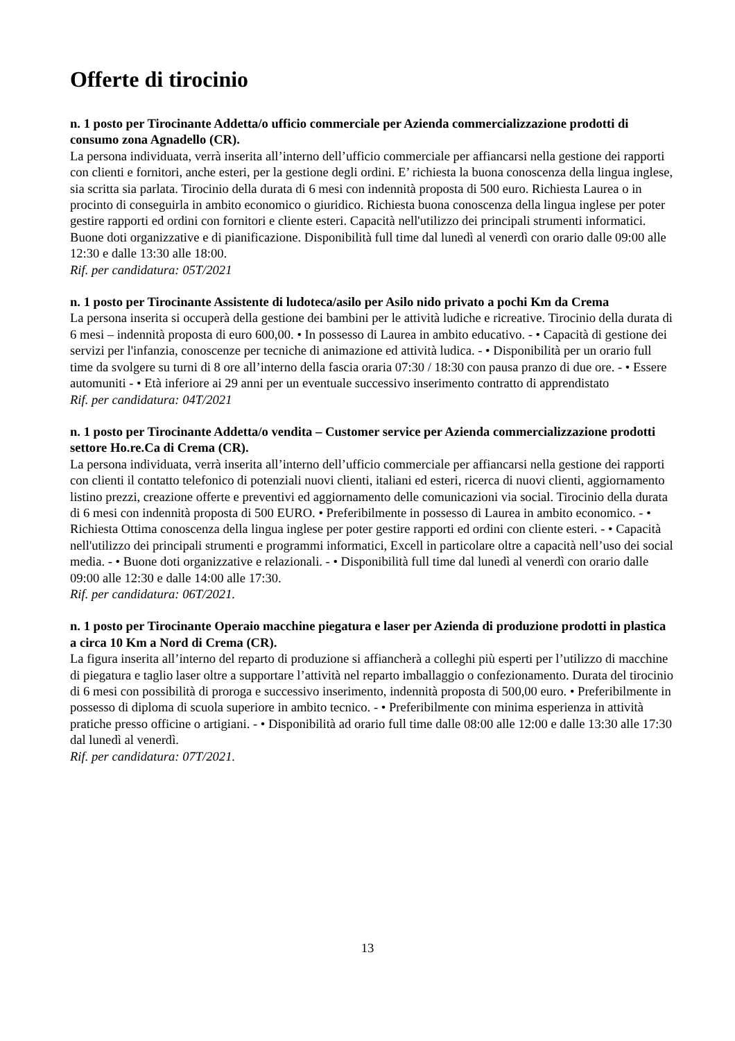Offerte di tirocinio
n. 1 posto per Tirocinante Addetta/o ufficio commerciale per Azienda commercializzazione prodotti di consumo zona Agnadello (CR).
La persona individuata, verrà inserita all’interno dell’ufficio commerciale per affiancarsi nella gestione dei rapporti con clienti e fornitori, anche esteri, per la gestione degli ordini. E’ richiesta la buona conoscenza della lingua inglese, sia scritta sia parlata. Tirocinio della durata di 6 mesi con indennità proposta di 500 euro. Richiesta Laurea o in procinto di conseguirla in ambito economico o giuridico. Richiesta buona conoscenza della lingua inglese per poter gestire rapporti ed ordini con fornitori e cliente esteri. Capacità nell'utilizzo dei principali strumenti informatici. Buone doti organizzative e di pianificazione. Disponibilità full time dal lunedì al venerdì con orario dalle 09:00 alle 12:30 e dalle 13:30 alle 18:00.
Rif. per candidatura: 05T/2021
n. 1 posto per Tirocinante Assistente di ludoteca/asilo per Asilo nido privato a pochi Km da Crema
La persona inserita si occuperà della gestione dei bambini per le attività ludiche e ricreative. Tirocinio della durata di 6 mesi – indennità proposta di euro 600,00. • In possesso di Laurea in ambito educativo. - • Capacità di gestione dei servizi per l'infanzia, conoscenze per tecniche di animazione ed attività ludica. - • Disponibilità per un orario full time da svolgere su turni di 8 ore all’interno della fascia oraria 07:30 / 18:30 con pausa pranzo di due ore. - • Essere automuniti - • Età inferiore ai 29 anni per un eventuale successivo inserimento contratto di apprendistato
Rif. per candidatura: 04T/2021
n. 1 posto per Tirocinante Addetta/o vendita – Customer service per Azienda commercializzazione prodotti settore Ho.re.Ca di Crema (CR).
La persona individuata, verrà inserita all’interno dell’ufficio commerciale per affiancarsi nella gestione dei rapporti con clienti il contatto telefonico di potenziali nuovi clienti, italiani ed esteri, ricerca di nuovi clienti, aggiornamento listino prezzi, creazione offerte e preventivi ed aggiornamento delle comunicazioni via social. Tirocinio della durata di 6 mesi con indennità proposta di 500 EURO. • Preferibilmente in possesso di Laurea in ambito economico. - • Richiesta Ottima conoscenza della lingua inglese per poter gestire rapporti ed ordini con cliente esteri. - • Capacità nell'utilizzo dei principali strumenti e programmi informatici, Excell in particolare oltre a capacità nell’uso dei social media. - • Buone doti organizzative e relazionali. - • Disponibilità full time dal lunedì al venerdì con orario dalle 09:00 alle 12:30 e dalle 14:00 alle 17:30.
Rif. per candidatura: 06T/2021.
n. 1 posto per Tirocinante Operaio macchine piegatura e laser per Azienda di produzione prodotti in plastica a circa 10 Km a Nord di Crema (CR).
La figura inserita all’interno del reparto di produzione si affiancherà a colleghi più esperti per l’utilizzo di macchine di piegatura e taglio laser oltre a supportare l’attività nel reparto imballaggio o confezionamento. Durata del tirocinio di 6 mesi con possibilità di proroga e successivo inserimento, indennità proposta di 500,00 euro. • Preferibilmente in possesso di diploma di scuola superiore in ambito tecnico. - • Preferibilmente con minima esperienza in attività pratiche presso officine o artigiani. - • Disponibilità ad orario full time dalle 08:00 alle 12:00 e dalle 13:30 alle 17:30 dal lunedì al venerdì.
Rif. per candidatura: 07T/2021.
13